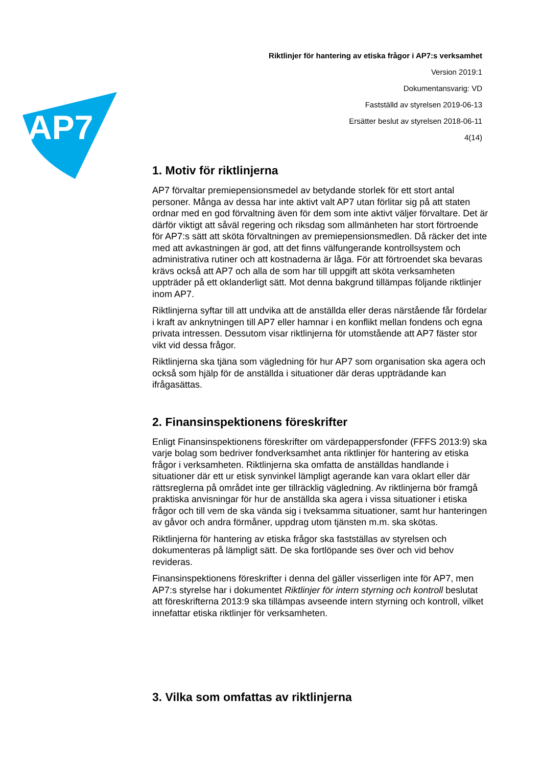AP7
Riktlinjer för hantering av etiska frågor i AP7:s verksamhet
Version 2019:1
Dokumentansvarig: VD
Fastställd av styrelsen 2019-06-13
Ersätter beslut av styrelsen 2018-06-11
4(14)
1. Motiv för riktlinjerna
AP7 förvaltar premiepensionsmedel av betydande storlek för ett stort antal personer. Många av dessa har inte aktivt valt AP7 utan förlitar sig på att staten ordnar med en god förvaltning även för dem som inte aktivt väljer förvaltare. Det är därför viktigt att såväl regering och riksdag som allmänheten har stort förtroende för AP7:s sätt att sköta förvaltningen av premiepensionsmedlen. Då räcker det inte med att avkastningen är god, att det finns välfungerande kontrollsystem och administrativa rutiner och att kostnaderna är låga. För att förtroendet ska bevaras krävs också att AP7 och alla de som har till uppgift att sköta verksamheten uppträder på ett oklanderligt sätt. Mot denna bakgrund tillämpas följande riktlinjer inom AP7.
Riktlinjerna syftar till att undvika att de anställda eller deras närstående får fördelar i kraft av anknytningen till AP7 eller hamnar i en konflikt mellan fondens och egna privata intressen. Dessutom visar riktlinjerna för utomstående att AP7 fäster stor vikt vid dessa frågor.
Riktlinjerna ska tjäna som vägledning för hur AP7 som organisation ska agera och också som hjälp för de anställda i situationer där deras uppträdande kan ifrågasättas.
2. Finansinspektionens föreskrifter
Enligt Finansinspektionens föreskrifter om värdepappersfonder (FFFS 2013:9) ska varje bolag som bedriver fondverksamhet anta riktlinjer för hantering av etiska frågor i verksamheten. Riktlinjerna ska omfatta de anställdas handlande i situationer där ett ur etisk synvinkel lämpligt agerande kan vara oklart eller där rättsreglerna på området inte ger tillräcklig vägledning. Av riktlinjerna bör framgå praktiska anvisningar för hur de anställda ska agera i vissa situationer i etiska frågor och till vem de ska vända sig i tveksamma situationer, samt hur hanteringen av gåvor och andra förmåner, uppdrag utom tjänsten m.m. ska skötas.
Riktlinjerna för hantering av etiska frågor ska fastställas av styrelsen och dokumenteras på lämpligt sätt. De ska fortlöpande ses över och vid behov revideras.
Finansinspektionens föreskrifter i denna del gäller visserligen inte för AP7, men AP7:s styrelse har i dokumentet Riktlinjer för intern styrning och kontroll beslutat att föreskrifterna 2013:9 ska tillämpas avseende intern styrning och kontroll, vilket innefattar etiska riktlinjer för verksamheten.
3. Vilka som omfattas av riktlinjerna